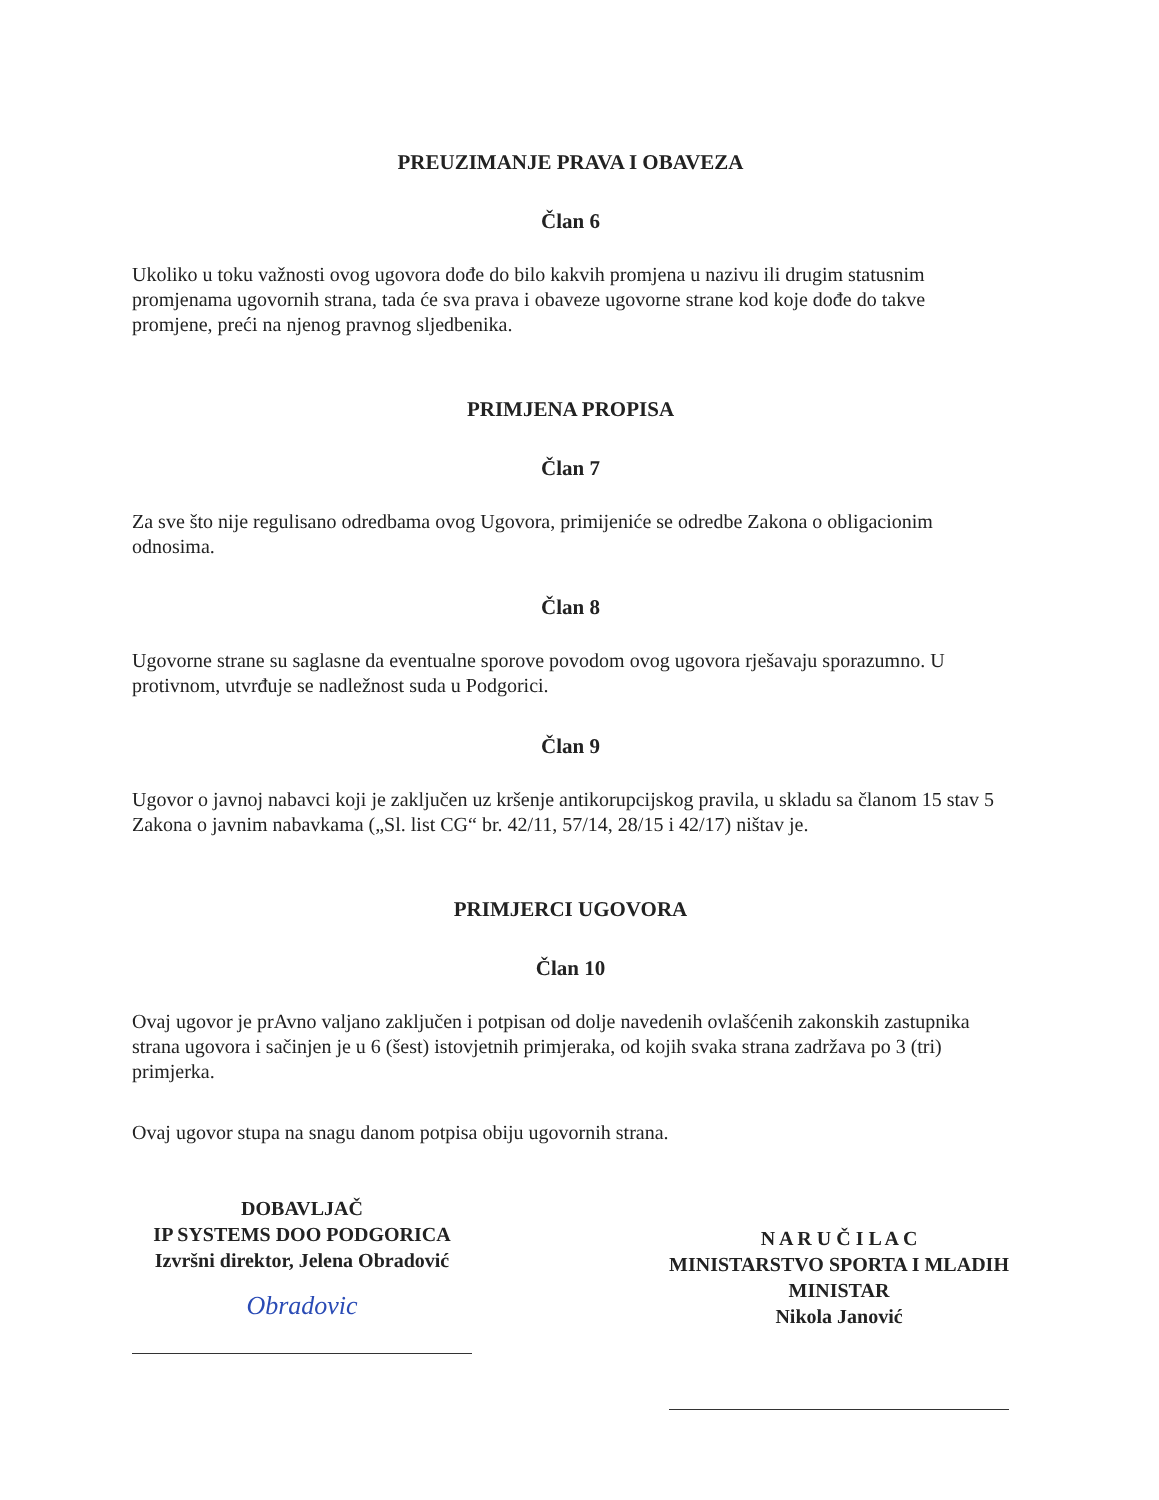PREUZIMANJE PRAVA I OBAVEZA
Član 6
Ukoliko u toku važnosti ovog ugovora dođe do bilo kakvih promjena u nazivu ili drugim statusnim promjenama ugovornih strana, tada će sva prava i obaveze ugovorne strane kod koje dođe do takve promjene, preći na njenog pravnog sljedbenika.
PRIMJENA PROPISA
Član 7
Za sve što nije regulisano odredbama ovog Ugovora, primijeniće se odredbe Zakona o obligacionim odnosima.
Član 8
Ugovorne strane su saglasne da eventualne sporove povodom ovog ugovora rješavaju sporazumno. U protivnom, utvrđuje se nadležnost suda u Podgorici.
Član 9
Ugovor o javnoj nabavci koji je zaključen uz kršenje antikorupcijskog pravila, u skladu sa članom 15 stav 5 Zakona o javnim nabavkama („Sl. list CG“ br. 42/11, 57/14, 28/15 i 42/17) ništav je.
PRIMJERCI UGOVORA
Član 10
Ovaj ugovor je prAvno valjano zaključen i potpisan od dolje navedenih ovlašćenih zakonskih zastupnika strana ugovora i sačinjen je u 6 (šest) istovjetnih primjeraka, od kojih svaka strana zadržava po 3 (tri) primjerka.
Ovaj ugovor stupa na snagu danom potpisa obiju ugovornih strana.
DOBAVLJAČ
IP SYSTEMS DOO PODGORICA
Izvršni direktor, Jelena Obradović
Obradovic
N A R U Č I L A C
MINISTARSTVO SPORTA I MLADIH
MINISTAR
Nikola Janović